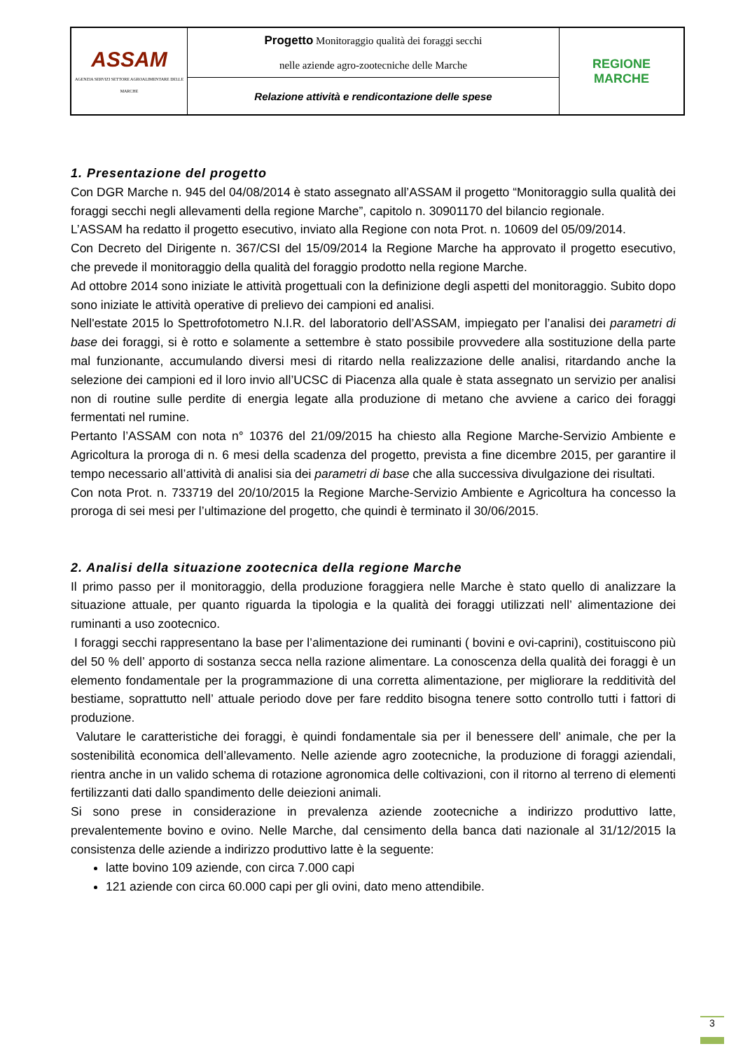| ASSAM AGENZIA SERVIZI SETTORE AGROALIMENTARE DELLE MARCHE | Progetto Monitoraggio qualità dei foraggi secchi nelle aziende agro-zootecniche delle Marche | REGIONE MARCHE |
| | Relazione attività e rendicontazione delle spese | |
1. Presentazione del progetto
Con DGR Marche n. 945 del 04/08/2014 è stato assegnato all’ASSAM il progetto “Monitoraggio sulla qualità dei foraggi secchi negli allevamenti della regione Marche”, capitolo n. 30901170 del bilancio regionale.
L’ASSAM ha redatto il progetto esecutivo, inviato alla Regione con nota Prot. n. 10609 del 05/09/2014.
Con Decreto del Dirigente n. 367/CSI del 15/09/2014 la Regione Marche ha approvato il progetto esecutivo, che prevede il monitoraggio della qualità del foraggio prodotto nella regione Marche.
Ad ottobre 2014 sono iniziate le attività progettuali con la definizione degli aspetti del monitoraggio. Subito dopo sono iniziate le attività operative di prelievo dei campioni ed analisi.
Nell'estate 2015 lo Spettrofotometro N.I.R. del laboratorio dell’ASSAM, impiegato per l’analisi dei parametri di base dei foraggi, si è rotto e solamente a settembre è stato possibile provvedere alla sostituzione della parte mal funzionante, accumulando diversi mesi di ritardo nella realizzazione delle analisi, ritardando anche la selezione dei campioni ed il loro invio all’UCSC di Piacenza alla quale è stata assegnato un servizio per analisi non di routine sulle perdite di energia legate alla produzione di metano che avviene a carico dei foraggi fermentati nel rumine.
Pertanto l’ASSAM con nota n° 10376 del 21/09/2015 ha chiesto alla Regione Marche-Servizio Ambiente e Agricoltura la proroga di n. 6 mesi della scadenza del progetto, prevista a fine dicembre 2015, per garantire il tempo necessario all’attività di analisi sia dei parametri di base che alla successiva divulgazione dei risultati.
Con nota Prot. n. 733719 del 20/10/2015 la Regione Marche-Servizio Ambiente e Agricoltura ha concesso la proroga di sei mesi per l’ultimazione del progetto, che quindi è terminato il 30/06/2015.
2. Analisi della situazione zootecnica della regione Marche
Il primo passo per il monitoraggio, della produzione foraggiera nelle Marche è stato quello di analizzare la situazione attuale, per quanto riguarda la tipologia e la qualità dei foraggi utilizzati nell’ alimentazione dei ruminanti a uso zootecnico.
I foraggi secchi rappresentano la base per l’alimentazione dei ruminanti ( bovini e ovi-caprini), costituiscono più del 50 % dell’ apporto di sostanza secca nella razione alimentare. La conoscenza della qualità dei foraggi è un elemento fondamentale per la programmazione di una corretta alimentazione, per migliorare la redditività del bestiame, soprattutto nell’ attuale periodo dove per fare reddito bisogna tenere sotto controllo tutti i fattori di produzione.
Valutare le caratteristiche dei foraggi, è quindi fondamentale sia per il benessere dell’ animale, che per la sostenibilità economica dell’allevamento. Nelle aziende agro zootecniche, la produzione di foraggi aziendali, rientra anche in un valido schema di rotazione agronomica delle coltivazioni, con il ritorno al terreno di elementi fertilizzanti dati dallo spandimento delle deiezioni animali.
Si sono prese in considerazione in prevalenza aziende zootecniche a indirizzo produttivo latte, prevalentemente bovino e ovino. Nelle Marche, dal censimento della banca dati nazionale al 31/12/2015 la consistenza delle aziende a indirizzo produttivo latte è la seguente:
latte bovino 109 aziende, con circa 7.000 capi
121 aziende con circa 60.000 capi per gli ovini, dato meno attendibile.
3